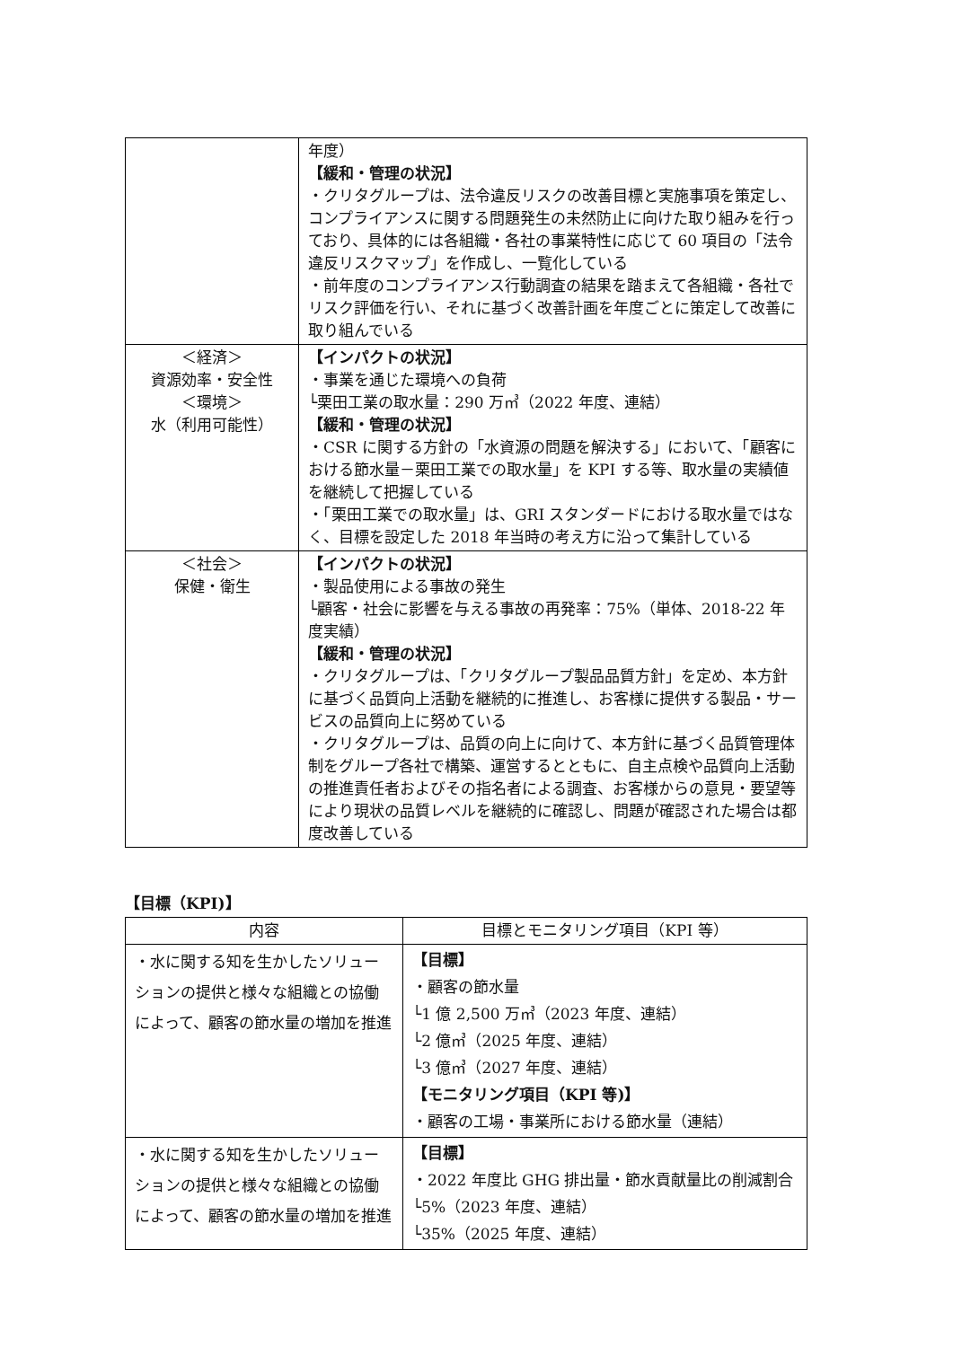| | 年度） 【緩和・管理の状況】 ・クリタグループは、法令違反リスクの改善目標と実施事項を策定し、コンプライアンスに関する問題発生の未然防止に向けた取り組みを行っており、具体的には各組織・各社の事業特性に応じて 60 項目の「法令違反リスクマップ」を作成し、一覧化している ・前年度のコンプライアンス行動調査の結果を踏まえて各組織・各社でリスク評価を行い、それに基づく改善計画を年度ごとに策定して改善に取り組んでいる |
| ＜経済＞ 資源効率・安全性 ＜環境＞ 水（利用可能性） | 【インパクトの状況】 ・事業を通じた環境への負荷 └栗田工業の取水量：290 万㎥（2022 年度、連結） 【緩和・管理の状況】 ・CSR に関する方針の「水資源の問題を解決する」において、「顧客における節水量－栗田工業での取水量」を KPI する等、取水量の実績値を継続して把握している ・「栗田工業での取水量」は、GRI スタンダードにおける取水量ではなく、目標を設定した 2018 年当時の考え方に沿って集計している |
| ＜社会＞ 保健・衛生 | 【インパクトの状況】 ・製品使用による事故の発生 └顧客・社会に影響を与える事故の再発率：75%（単体、2018-22 年度実績） 【緩和・管理の状況】 ・クリタグループは、「クリタグループ製品品質方針」を定め、本方針に基づく品質向上活動を継続的に推進し、お客様に提供する製品・サービスの品質向上に努めている ・クリタグループは、品質の向上に向けて、本方針に基づく品質管理体制をグループ各社で構築、運営するとともに、自主点検や品質向上活動の推進責任者およびその指名者による調査、お客様からの意見・要望等により現状の品質レベルを継続的に確認し、問題が確認された場合は都度改善している |
【目標（KPI)】
| 内容 | 目標とモニタリング項目（KPI 等） |
| --- | --- |
| ・水に関する知を生かしたソリューションの提供と様々な組織との協働によって、顧客の節水量の増加を推進 | 【目標】 ・顧客の節水量 └1 億 2,500 万㎥（2023 年度、連結） └2 億㎥（2025 年度、連結） └3 億㎥（2027 年度、連結） 【モニタリング項目（KPI 等)】 ・顧客の工場・事業所における節水量（連結） |
| ・水に関する知を生かしたソリューションの提供と様々な組織との協働によって、顧客の節水量の増加を推進 | 【目標】 ・2022 年度比 GHG 排出量・節水貢献量比の削減割合 └5%（2023 年度、連結） └35%（2025 年度、連結） |